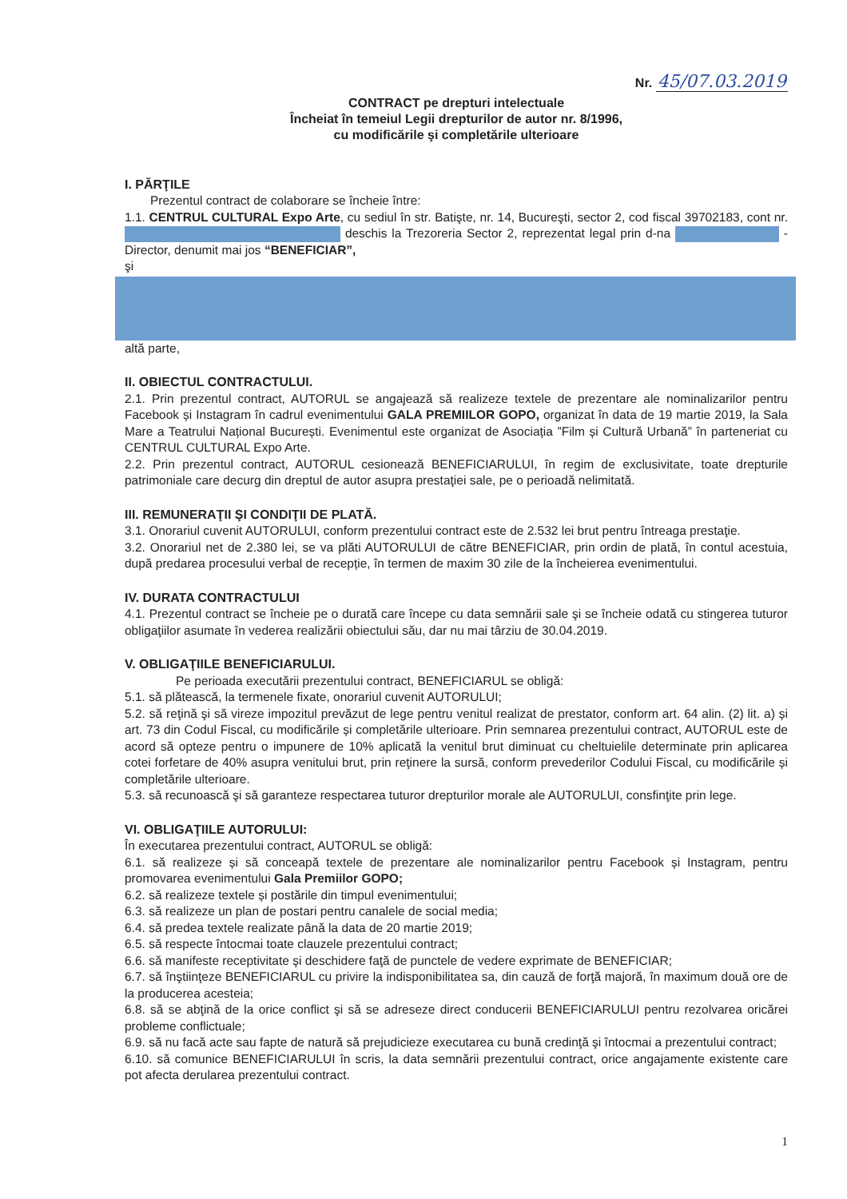Nr. 45/07.03.2019
CONTRACT pe drepturi intelectuale
Încheiat în temeiul Legii drepturilor de autor nr. 8/1996,
cu modificările şi completările ulterioare
I. PĂRŢILE
Prezentul contract de colaborare se încheie între:
1.1. CENTRUL CULTURAL Expo Arte, cu sediul în str. Batişte, nr. 14, Bucureşti, sector 2, cod fiscal 39702183, cont nr. deschis la Trezoreria Sector 2, reprezentat legal prin d-na - Director, denumit mai jos “BENEFICIAR”,
şi
altă parte,
II. OBIECTUL CONTRACTULUI.
2.1. Prin prezentul contract, AUTORUL se angajează să realizeze textele de prezentare ale nominalizarilor pentru Facebook și Instagram în cadrul evenimentului GALA PREMIILOR GOPO, organizat în data de 19 martie 2019, la Sala Mare a Teatrului Național București. Evenimentul este organizat de Asociația ”Film și Cultură Urbană” în parteneriat cu CENTRUL CULTURAL Expo Arte.
2.2. Prin prezentul contract, AUTORUL cesionează BENEFICIARULUI, în regim de exclusivitate, toate drepturile patrimoniale care decurg din dreptul de autor asupra prestaţiei sale, pe o perioadă nelimitată.
III. REMUNERAŢII ŞI CONDIŢII DE PLATĂ.
3.1. Onorariul cuvenit AUTORULUI, conform prezentului contract este de 2.532 lei brut pentru întreaga prestaţie.
3.2. Onorariul net de 2.380 lei, se va plăti AUTORULUI de către BENEFICIAR, prin ordin de plată, în contul acestuia, după predarea procesului verbal de recepție, în termen de maxim 30 zile de la încheierea evenimentului.
IV. DURATA CONTRACTULUI
4.1. Prezentul contract se încheie pe o durată care începe cu data semnării sale şi se încheie odată cu stingerea tuturor obligaţiilor asumate în vederea realizării obiectului său, dar nu mai târziu de 30.04.2019.
V. OBLIGAŢIILE BENEFICIARULUI.
Pe perioada executării prezentului contract, BENEFICIARUL se obligă:
5.1. să plătească, la termenele fixate, onorariul cuvenit AUTORULUI;
5.2. să reţină şi să vireze impozitul prevăzut de lege pentru venitul realizat de prestator, conform art. 64 alin. (2) lit. a) și art. 73 din Codul Fiscal, cu modificările și completările ulterioare. Prin semnarea prezentului contract, AUTORUL este de acord să opteze pentru o impunere de 10% aplicată la venitul brut diminuat cu cheltuielile determinate prin aplicarea cotei forfetare de 40% asupra venitului brut, prin reţinere la sursă, conform prevederilor Codului Fiscal, cu modificările și completările ulterioare.
5.3. să recunoască şi să garanteze respectarea tuturor drepturilor morale ale AUTORULUI, consfinţite prin lege.
VI. OBLIGAŢIILE AUTORULUI:
În executarea prezentului contract, AUTORUL se obligă:
6.1. să realizeze și să conceapă textele de prezentare ale nominalizarilor pentru Facebook și Instagram, pentru promovarea evenimentului Gala Premiilor GOPO;
6.2. să realizeze textele și postările din timpul evenimentului;
6.3. să realizeze un plan de postari pentru canalele de social media;
6.4. să predea textele realizate până la data de 20 martie 2019;
6.5. să respecte întocmai toate clauzele prezentului contract;
6.6. să manifeste receptivitate şi deschidere faţă de punctele de vedere exprimate de BENEFICIAR;
6.7. să înştiinţeze BENEFICIARUL cu privire la indisponibilitatea sa, din cauză de forţă majoră, în maximum două ore de la producerea acesteia;
6.8. să se abţină de la orice conflict şi să se adreseze direct conducerii BENEFICIARULUI pentru rezolvarea oricărei probleme conflictuale;
6.9. să nu facă acte sau fapte de natură să prejudicieze executarea cu bună credinţă şi întocmai a prezentului contract;
6.10. să comunice BENEFICIARULUI în scris, la data semnării prezentului contract, orice angajamente existente care pot afecta derularea prezentului contract.
1